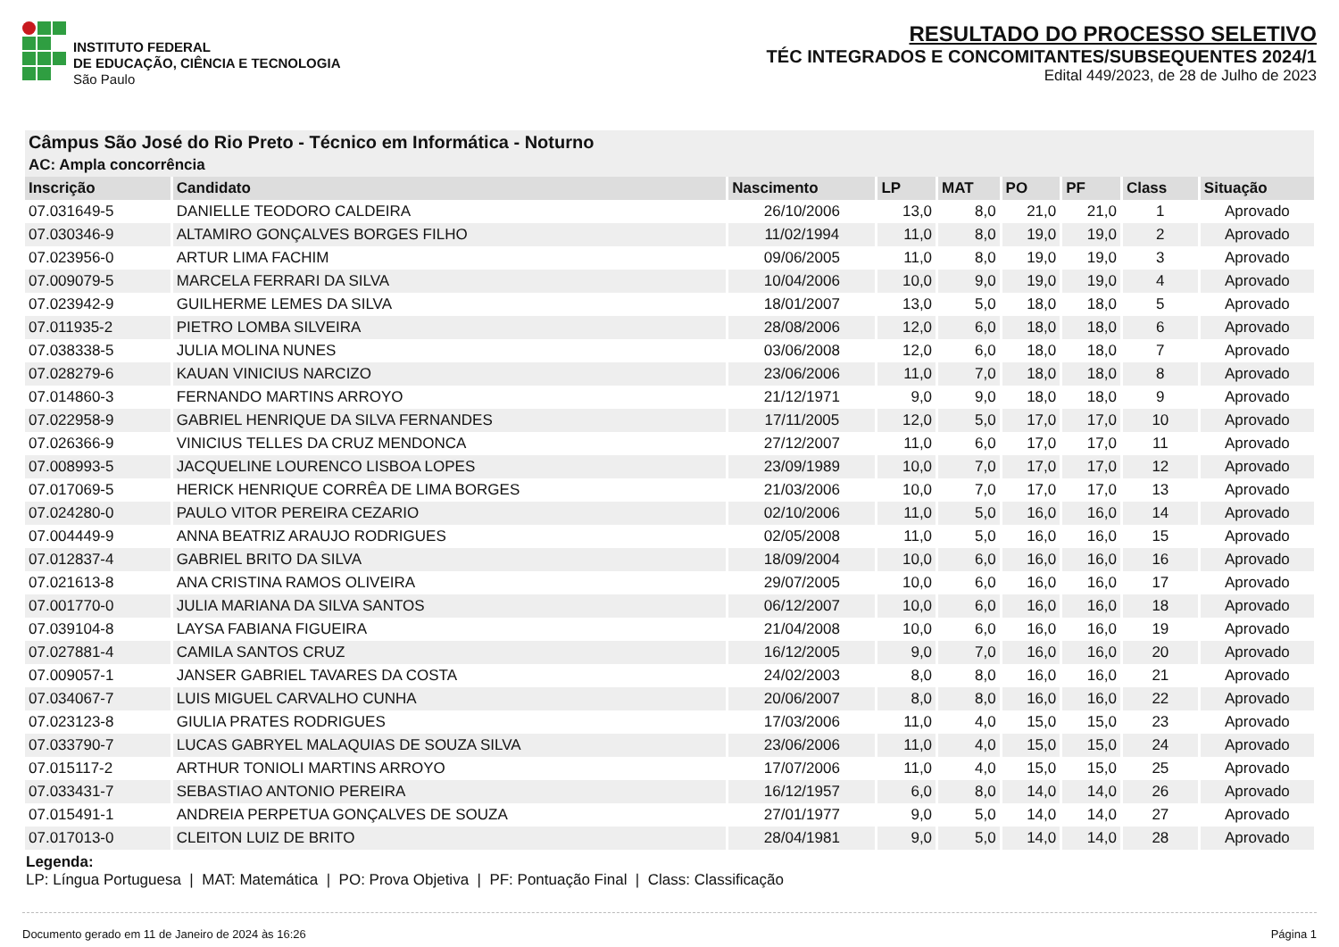INSTITUTO FEDERAL
DE EDUCAÇÃO, CIÊNCIA E TECNOLOGIA
São Paulo
RESULTADO DO PROCESSO SELETIVO
TÉC INTEGRADOS E CONCOMITANTES/SUBSEQUENTES 2024/1
Edital 449/2023, de 28 de Julho de 2023
| Câmpus São José do Rio Preto - Técnico em Informática - Noturno | | | | | | | | |
| --- | --- | --- | --- | --- | --- | --- | --- | --- |
| AC: Ampla concorrência | | | | | | | | |
| Inscrição | Candidato | Nascimento | LP | MAT | PO | PF | Class | Situação |
| 07.031649-5 | DANIELLE TEODORO CALDEIRA | 26/10/2006 | 13,0 | 8,0 | 21,0 | 21,0 | 1 | Aprovado |
| 07.030346-9 | ALTAMIRO GONÇALVES BORGES FILHO | 11/02/1994 | 11,0 | 8,0 | 19,0 | 19,0 | 2 | Aprovado |
| 07.023956-0 | ARTUR LIMA FACHIM | 09/06/2005 | 11,0 | 8,0 | 19,0 | 19,0 | 3 | Aprovado |
| 07.009079-5 | MARCELA FERRARI DA SILVA | 10/04/2006 | 10,0 | 9,0 | 19,0 | 19,0 | 4 | Aprovado |
| 07.023942-9 | GUILHERME LEMES DA SILVA | 18/01/2007 | 13,0 | 5,0 | 18,0 | 18,0 | 5 | Aprovado |
| 07.011935-2 | PIETRO LOMBA SILVEIRA | 28/08/2006 | 12,0 | 6,0 | 18,0 | 18,0 | 6 | Aprovado |
| 07.038338-5 | JULIA MOLINA NUNES | 03/06/2008 | 12,0 | 6,0 | 18,0 | 18,0 | 7 | Aprovado |
| 07.028279-6 | KAUAN VINICIUS NARCIZO | 23/06/2006 | 11,0 | 7,0 | 18,0 | 18,0 | 8 | Aprovado |
| 07.014860-3 | FERNANDO MARTINS ARROYO | 21/12/1971 | 9,0 | 9,0 | 18,0 | 18,0 | 9 | Aprovado |
| 07.022958-9 | GABRIEL HENRIQUE DA SILVA FERNANDES | 17/11/2005 | 12,0 | 5,0 | 17,0 | 17,0 | 10 | Aprovado |
| 07.026366-9 | VINICIUS TELLES DA CRUZ MENDONCA | 27/12/2007 | 11,0 | 6,0 | 17,0 | 17,0 | 11 | Aprovado |
| 07.008993-5 | JACQUELINE LOURENCO LISBOA LOPES | 23/09/1989 | 10,0 | 7,0 | 17,0 | 17,0 | 12 | Aprovado |
| 07.017069-5 | HERICK HENRIQUE CORRÊA DE LIMA BORGES | 21/03/2006 | 10,0 | 7,0 | 17,0 | 17,0 | 13 | Aprovado |
| 07.024280-0 | PAULO VITOR PEREIRA CEZARIO | 02/10/2006 | 11,0 | 5,0 | 16,0 | 16,0 | 14 | Aprovado |
| 07.004449-9 | ANNA BEATRIZ ARAUJO RODRIGUES | 02/05/2008 | 11,0 | 5,0 | 16,0 | 16,0 | 15 | Aprovado |
| 07.012837-4 | GABRIEL BRITO DA SILVA | 18/09/2004 | 10,0 | 6,0 | 16,0 | 16,0 | 16 | Aprovado |
| 07.021613-8 | ANA CRISTINA RAMOS OLIVEIRA | 29/07/2005 | 10,0 | 6,0 | 16,0 | 16,0 | 17 | Aprovado |
| 07.001770-0 | JULIA MARIANA DA SILVA SANTOS | 06/12/2007 | 10,0 | 6,0 | 16,0 | 16,0 | 18 | Aprovado |
| 07.039104-8 | LAYSA FABIANA FIGUEIRA | 21/04/2008 | 10,0 | 6,0 | 16,0 | 16,0 | 19 | Aprovado |
| 07.027881-4 | CAMILA SANTOS CRUZ | 16/12/2005 | 9,0 | 7,0 | 16,0 | 16,0 | 20 | Aprovado |
| 07.009057-1 | JANSER GABRIEL TAVARES DA COSTA | 24/02/2003 | 8,0 | 8,0 | 16,0 | 16,0 | 21 | Aprovado |
| 07.034067-7 | LUIS MIGUEL CARVALHO CUNHA | 20/06/2007 | 8,0 | 8,0 | 16,0 | 16,0 | 22 | Aprovado |
| 07.023123-8 | GIULIA PRATES RODRIGUES | 17/03/2006 | 11,0 | 4,0 | 15,0 | 15,0 | 23 | Aprovado |
| 07.033790-7 | LUCAS GABRYEL MALAQUIAS DE SOUZA SILVA | 23/06/2006 | 11,0 | 4,0 | 15,0 | 15,0 | 24 | Aprovado |
| 07.015117-2 | ARTHUR TONIOLI MARTINS ARROYO | 17/07/2006 | 11,0 | 4,0 | 15,0 | 15,0 | 25 | Aprovado |
| 07.033431-7 | SEBASTIAO ANTONIO PEREIRA | 16/12/1957 | 6,0 | 8,0 | 14,0 | 14,0 | 26 | Aprovado |
| 07.015491-1 | ANDREIA PERPETUA GONÇALVES DE SOUZA | 27/01/1977 | 9,0 | 5,0 | 14,0 | 14,0 | 27 | Aprovado |
| 07.017013-0 | CLEITON LUIZ DE BRITO | 28/04/1981 | 9,0 | 5,0 | 14,0 | 14,0 | 28 | Aprovado |
Legenda:
LP: Língua Portuguesa | MAT: Matemática | PO: Prova Objetiva | PF: Pontuação Final | Class: Classificação
Documento gerado em 11 de Janeiro de 2024 às 16:26 Página 1